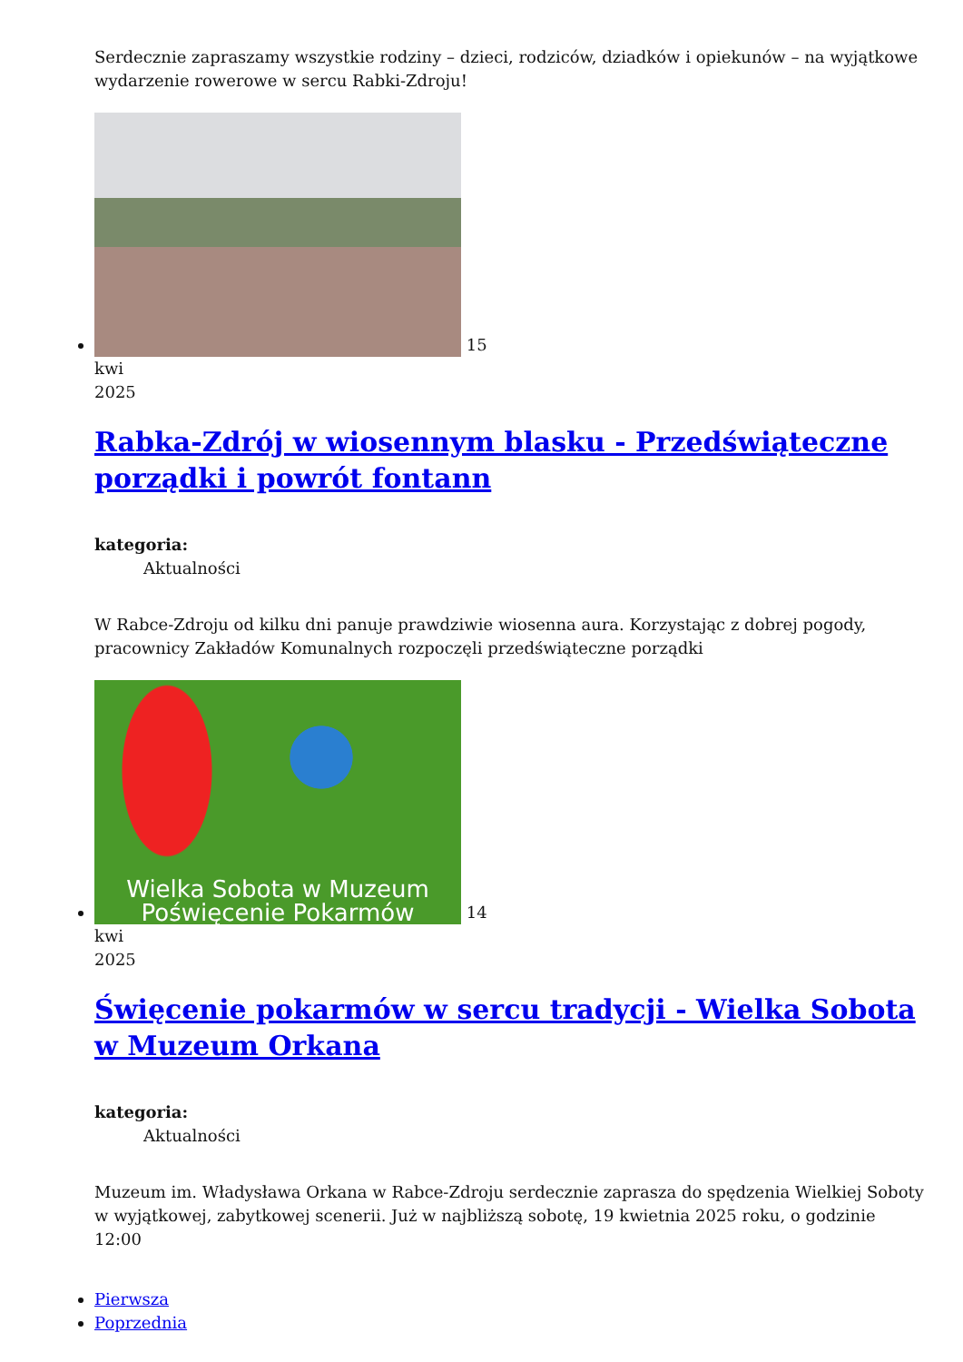Serdecznie zapraszamy wszystkie rodziny – dzieci, rodziców, dziadków i opiekunów – na wyjątkowe wydarzenie rowerowe w sercu Rabki-Zdroju!
15
kwi
2025
Rabka-Zdrój w wiosennym blasku - Przedświąteczne porządki i powrót fontann
kategoria:
Aktualności
W Rabce-Zdroju od kilku dni panuje prawdziwie wiosenna aura. Korzystając z dobrej pogody, pracownicy Zakładów Komunalnych rozpoczęli przedświąteczne porządki
Wielka Sobota w Muzeum
Poświęcenie Pokarmów 14
kwi
2025
Święcenie pokarmów w sercu tradycji - Wielka Sobota w Muzeum Orkana
kategoria:
Aktualności
Muzeum im. Władysława Orkana w Rabce-Zdroju serdecznie zaprasza do spędzenia Wielkiej Soboty w wyjątkowej, zabytkowej scenerii. Już w najbliższą sobotę, 19 kwietnia 2025 roku, o godzinie 12:00
Pierwsza
Poprzednia